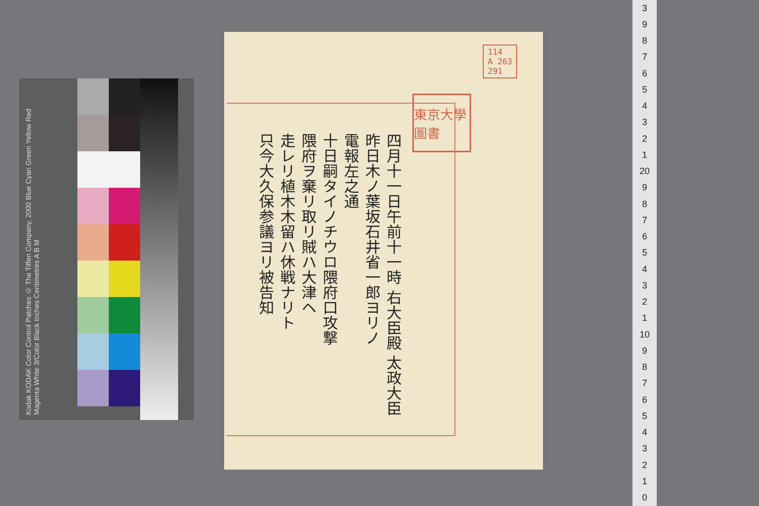Kodak KODAK Color Control Patches © The Tiffen Company, 2000 Blue Cyan Green Yellow Red Magenta White 3/Color Black Inches Centimetres A B M
114
A 263
291
東京大學圖書
四月十一日午前十一時 右大臣殿 太政大臣
昨日木ノ葉坂石井省一郎ヨリノ
電報左之通
十日嗣タイノチウロ隈府口攻撃
隈府ヲ棄リ取リ賊ハ大津ヘ
走レリ植木木留ハ休戦ナリト
只今大久保参議ヨリ被告知
3987654321
20
987654321
10
9876543210